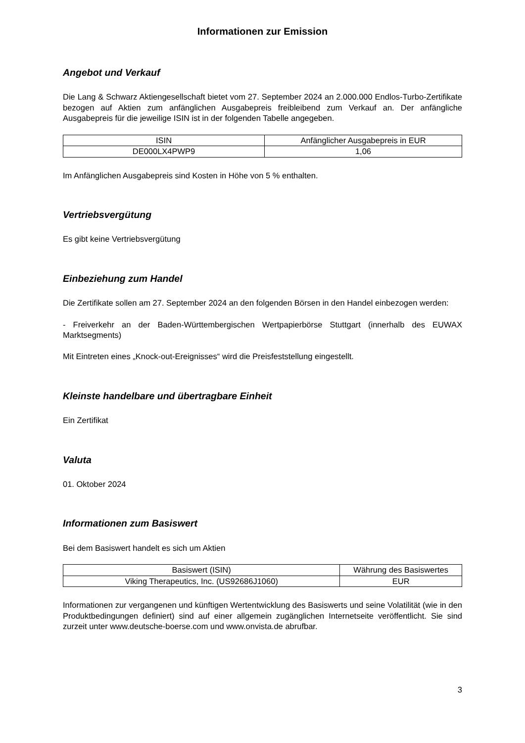Informationen zur Emission
Angebot und Verkauf
Die Lang & Schwarz Aktiengesellschaft bietet vom 27. September 2024 an 2.000.000 Endlos-Turbo-Zertifikate bezogen auf Aktien zum anfänglichen Ausgabepreis freibleibend zum Verkauf an. Der anfängliche Ausgabepreis für die jeweilige ISIN ist in der folgenden Tabelle angegeben.
| ISIN | Anfänglicher Ausgabepreis in EUR |
| --- | --- |
| DE000LX4PWP9 | 1,06 |
Im Anfänglichen Ausgabepreis sind Kosten in Höhe von 5 % enthalten.
Vertriebsvergütung
Es gibt keine Vertriebsvergütung
Einbeziehung zum Handel
Die Zertifikate sollen am 27. September 2024 an den folgenden Börsen in den Handel einbezogen werden:
- Freiverkehr an der Baden-Württembergischen Wertpapierbörse Stuttgart (innerhalb des EUWAX Marktsegments)
Mit Eintreten eines „Knock-out-Ereignisses“ wird die Preisfeststellung eingestellt.
Kleinste handelbare und übertragbare Einheit
Ein Zertifikat
Valuta
01. Oktober 2024
Informationen zum Basiswert
Bei dem Basiswert handelt es sich um Aktien
| Basiswert (ISIN) | Währung des Basiswertes |
| --- | --- |
| Viking Therapeutics, Inc. (US92686J1060) | EUR |
Informationen zur vergangenen und künftigen Wertentwicklung des Basiswerts und seine Volatilität (wie in den Produktbedingungen definiert) sind auf einer allgemein zugänglichen Internetseite veröffentlicht. Sie sind zurzeit unter www.deutsche-boerse.com und www.onvista.de abrufbar.
3